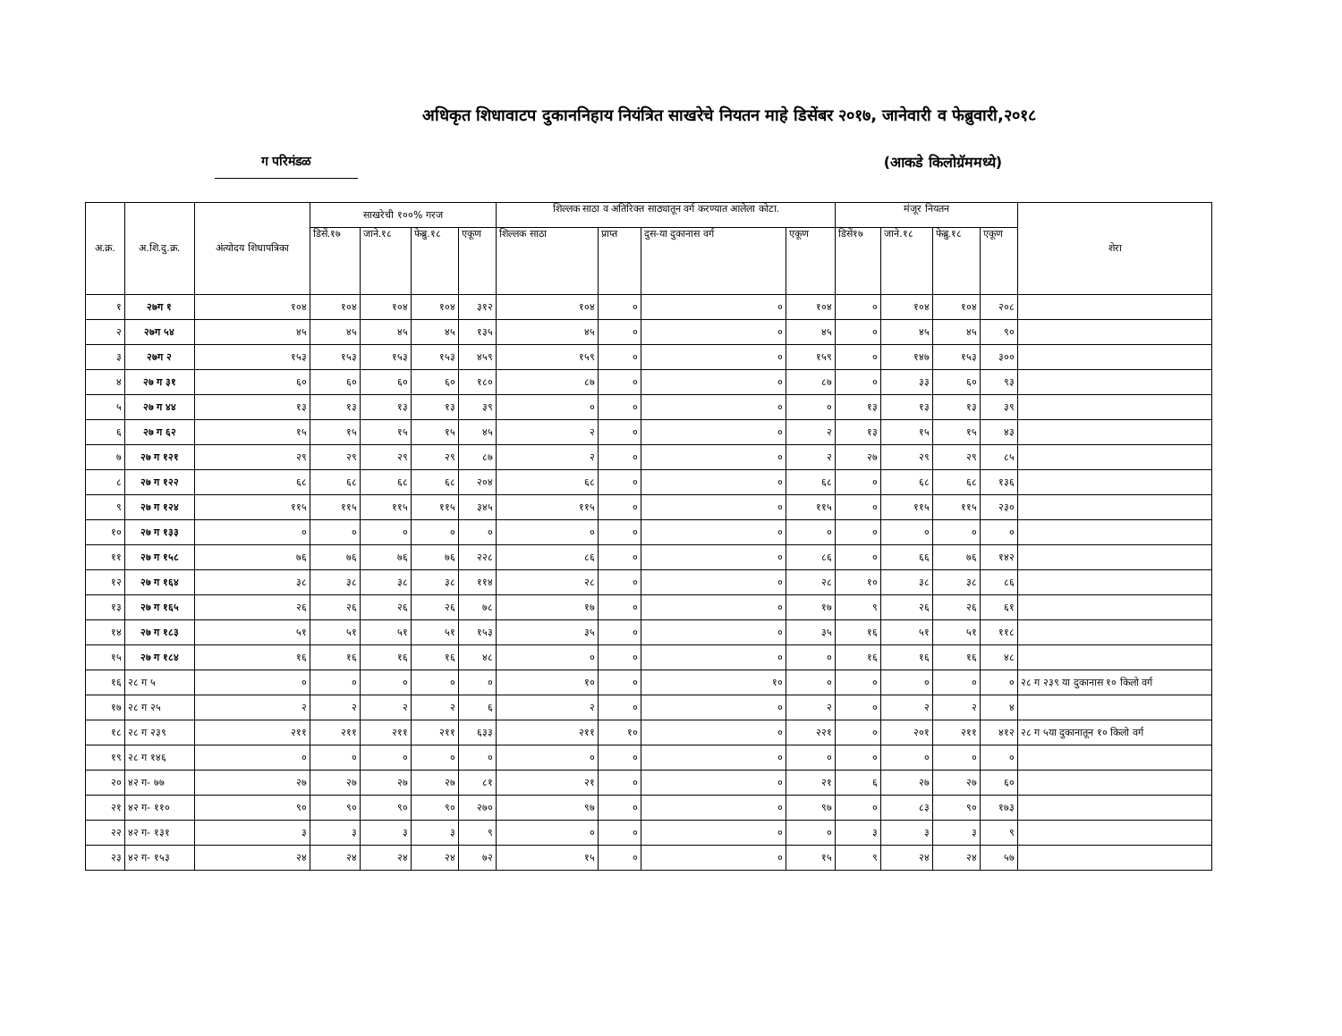अधिकृत शिधावाटप दुकाननिहाय नियंत्रित साखरेचे नियतन माहे डिसेंबर २०१७, जानेवारी व फेब्रुवारी,२०१८
ग परिमंडळ (आकडे किलोग्रॅममध्ये)
| अ.क्र. | अ.शि.दु.क्र. | अंत्योदय शिधापत्रिका | साखरेची १००% गरज | | | | शिल्लक साठा व अतिरिक्त साठ्यातून वर्ग करण्यात आलेला कोटा. | | | | मंजूर नियतन | | | | शेरा |
| --- | --- | --- | --- | --- | --- | --- | --- | --- | --- | --- | --- | --- | --- | --- | --- |
| | | | डिसें.१७ | जाने.१८ | फेब्रु.१८ | एकूण | शिल्लक साठा | प्राप्त | दुस-या दुकानास वर्ग | एकूण | डिसें१७ | जाने.१८ | फेब्रु.१८ | एकूण | |
| १ | २७ग १ | १०४ | १०४ | १०४ | १०४ | ३१२ | १०४ | ० | ० | १०४ | ० | १०४ | १०४ | २०८ | |
| २ | २७ग ५४ | ४५ | ४५ | ४५ | ४५ | १३५ | ४५ | ० | ० | ४५ | ० | ४५ | ४५ | ९० | |
| ३ | २७ग २ | १५३ | १५३ | १५३ | १५३ | ४५९ | १५९ | ० | ० | १५९ | ० | १४७ | १५३ | ३०० | |
| ४ | २७ ग ३१ | ६० | ६० | ६० | ६० | १८० | ८७ | ० | ० | ८७ | ० | ३३ | ६० | ९३ | |
| ५ | २७ ग ४४ | १३ | १३ | १३ | १३ | ३९ | ० | ० | ० | ० | १३ | १३ | १३ | ३९ | |
| ६ | २७ ग ६२ | १५ | १५ | १५ | १५ | ४५ | २ | ० | ० | २ | १३ | १५ | १५ | ४३ | |
| ७ | २७ ग १२१ | २९ | २९ | २९ | २९ | ८७ | २ | ० | ० | २ | २७ | २९ | २९ | ८५ | |
| ८ | २७ ग १२२ | ६८ | ६८ | ६८ | ६८ | २०४ | ६८ | ० | ० | ६८ | ० | ६८ | ६८ | १३६ | |
| ९ | २७ ग १२४ | ११५ | ११५ | ११५ | ११५ | ३४५ | ११५ | ० | ० | ११५ | ० | ११५ | ११५ | २३० | |
| १० | २७ ग १३३ | ० | ० | ० | ० | ० | ० | ० | ० | ० | ० | ० | ० | ० | |
| ११ | २७ ग १५८ | ७६ | ७६ | ७६ | ७६ | २२८ | ८६ | ० | ० | ८६ | ० | ६६ | ७६ | १४२ | |
| १२ | २७ ग १६४ | ३८ | ३८ | ३८ | ३८ | ११४ | २८ | ० | ० | २८ | १० | ३८ | ३८ | ८६ | |
| १३ | २७ ग १६५ | २६ | २६ | २६ | २६ | ७८ | १७ | ० | ० | १७ | ९ | २६ | २६ | ६१ | |
| १४ | २७ ग १८३ | ५१ | ५१ | ५१ | ५१ | १५३ | ३५ | ० | ० | ३५ | १६ | ५१ | ५१ | ११८ | |
| १५ | २७ ग १८४ | १६ | १६ | १६ | १६ | ४८ | ० | ० | ० | ० | १६ | १६ | १६ | ४८ | |
| १६ | २८ ग ५ | ० | ० | ० | ० | ० | १० | ० | १० | ० | ० | ० | ० | ० | २८ ग २३९ या दुकानास १० किलो वर्ग |
| १७ | २८ ग २५ | २ | २ | २ | २ | ६ | २ | ० | ० | २ | ० | २ | २ | ४ | |
| १८ | २८ ग २३९ | २११ | २११ | २११ | २११ | ६३३ | २११ | १० | ० | २२१ | ० | २०१ | २११ | ४१२ | २८ ग ५या दुकानातून १० किलो वर्ग |
| १९ | २८ ग १४६ | ० | ० | ० | ० | ० | ० | ० | ० | ० | ० | ० | ० | ० | |
| २० | ४२ ग- ७७ | २७ | २७ | २७ | २७ | ८१ | २१ | ० | ० | २१ | ६ | २७ | २७ | ६० | |
| २१ | ४२ ग- ११० | ९० | ९० | ९० | ९० | २७० | ९७ | ० | ० | ९७ | ० | ८३ | ९० | १७३ | |
| २२ | ४२ ग- १३१ | ३ | ३ | ३ | ३ | ९ | ० | ० | ० | ० | ३ | ३ | ३ | ९ | |
| २३ | ४२ ग- १५३ | २४ | २४ | २४ | २४ | ७२ | १५ | ० | ० | १५ | ९ | २४ | २४ | ५७ | |